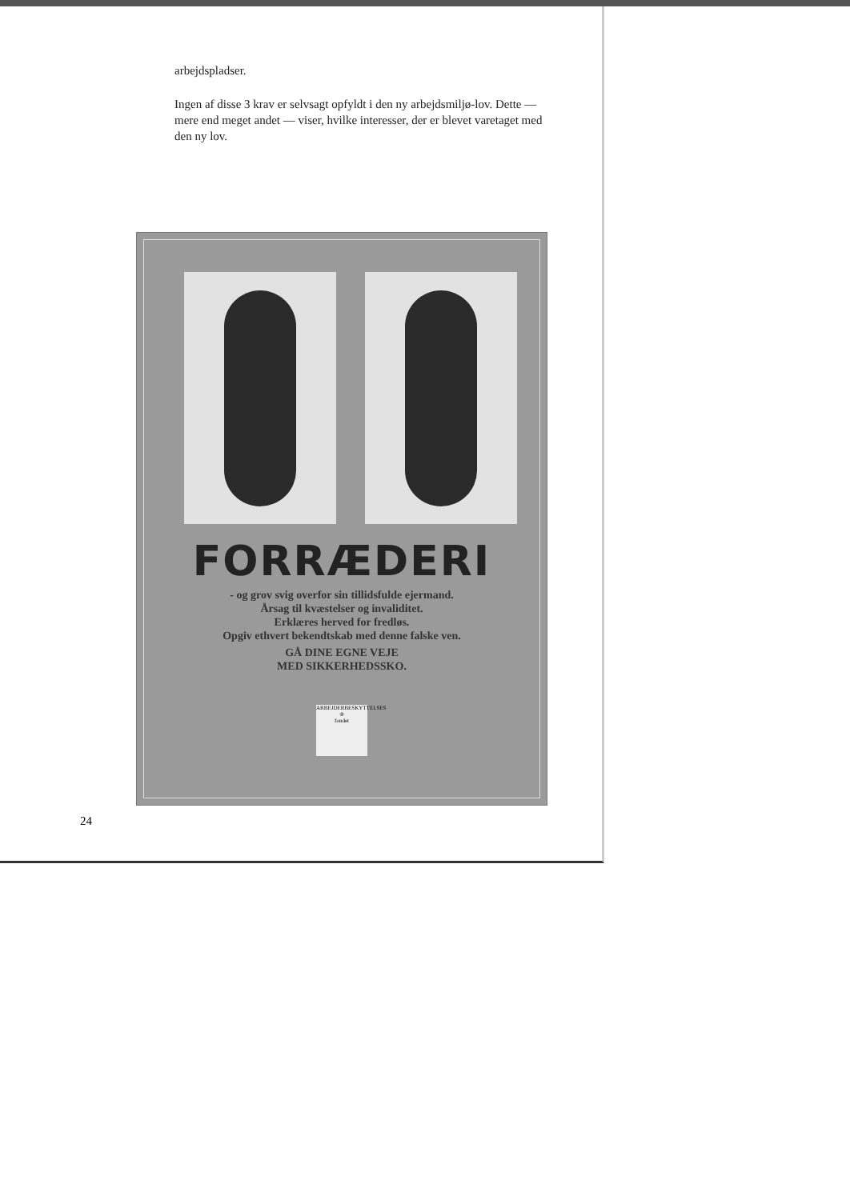arbejdspladser.
Ingen af disse 3 krav er selvsagt opfyldt i den ny arbejdsmiljø-lov. Dette — mere end meget andet — viser, hvilke interesser, der er blevet varetaget med den ny lov.
FORRÆDERI
- og grov svig overfor sin tillidsfulde ejermand.
Årsag til kvæstelser og invaliditet.
Erklæres herved for fredløs.
Opgiv ethvert bekendtskab med denne falske ven.
GÅ DINE EGNE VEJE
MED SIKKERHEDSSKO.
ARBEJDERBESKYTTELSES
♔
fondet
24